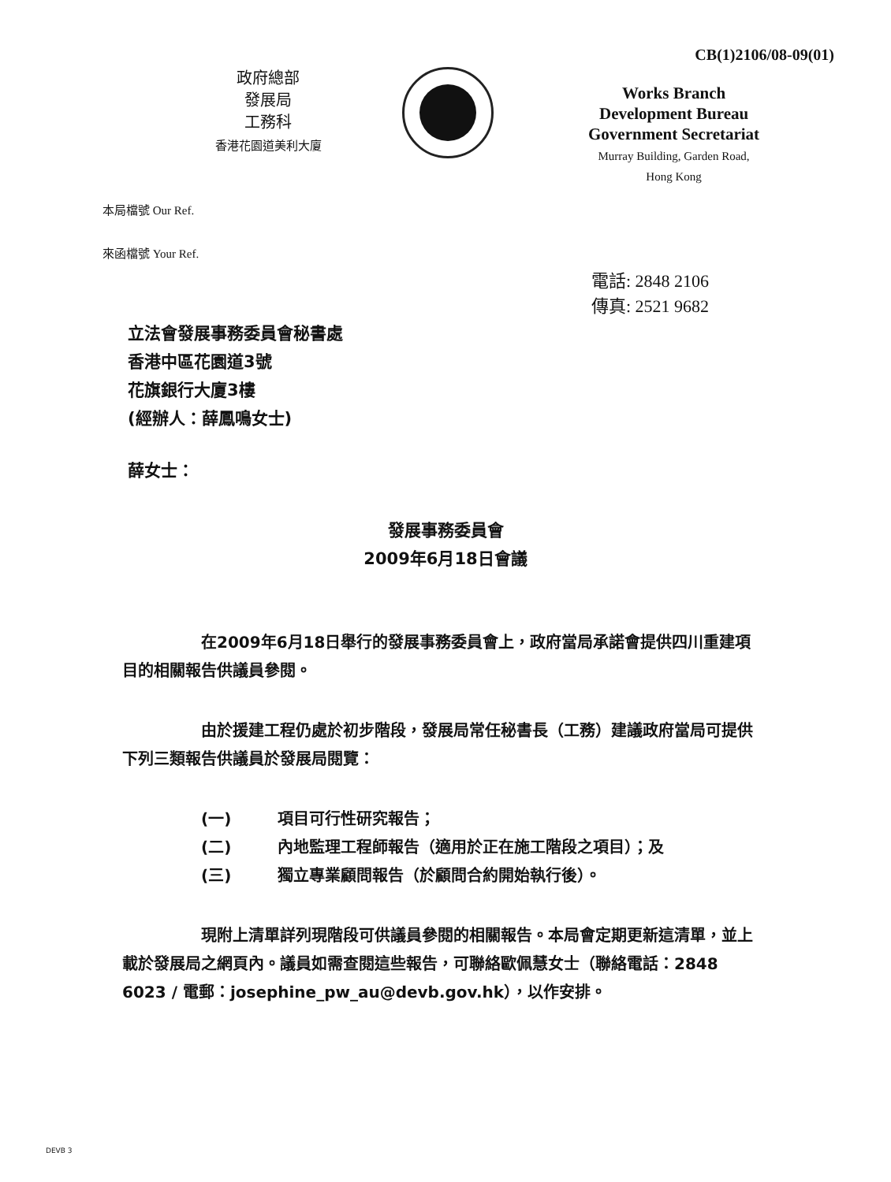CB(1)2106/08-09(01)
政府總部
發展局
工務科
香港花園道美利大廈
Works Branch
Development Bureau
Government Secretariat
Murray Building, Garden Road,
Hong Kong
本局檔號 Our Ref.
來函檔號 Your Ref.
電話: 2848 2106
傳真: 2521 9682
立法會發展事務委員會秘書處
香港中區花園道3號
花旗銀行大廈3樓
(經辦人：薛鳳鳴女士)
薛女士：
發展事務委員會
2009年6月18日會議
在2009年6月18日舉行的發展事務委員會上，政府當局承諾會提供四川重建項目的相關報告供議員參閱。
由於援建工程仍處於初步階段，發展局常任秘書長（工務）建議政府當局可提供下列三類報告供議員於發展局閱覽：
(一) 項目可行性研究報告；
(二) 內地監理工程師報告（適用於正在施工階段之項目）；及
(三) 獨立專業顧問報告（於顧問合約開始執行後）。
現附上清單詳列現階段可供議員參閱的相關報告。本局會定期更新這清單，並上載於發展局之網頁內。議員如需查閱這些報告，可聯絡歐佩慧女士（聯絡電話：2848 6023 / 電郵：josephine_pw_au@devb.gov.hk），以作安排。
DEVB 3